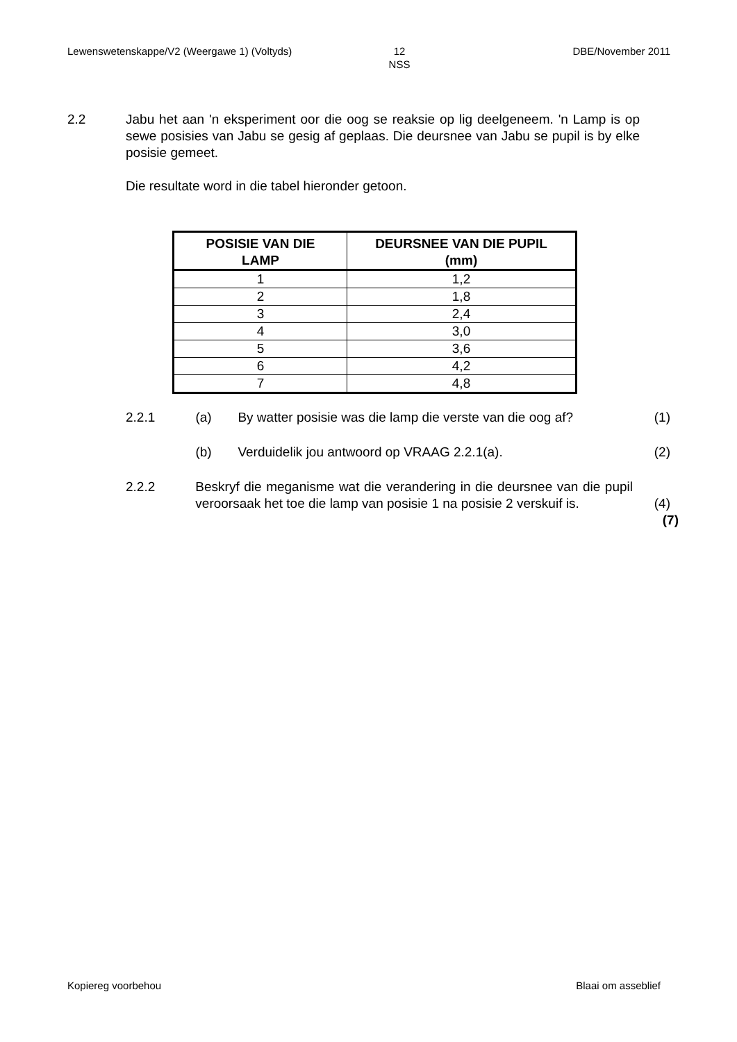Lewenswetenskappe/V2 (Weergawe 1) (Voltyds) 12
NSS
DBE/November 2011
2.2 Jabu het aan 'n eksperiment oor die oog se reaksie op lig deelgeneem. 'n Lamp is op sewe posisies van Jabu se gesig af geplaas. Die deursnee van Jabu se pupil is by elke posisie gemeet.
Die resultate word in die tabel hieronder getoon.
| POSISIE VAN DIE LAMP | DEURSNEE VAN DIE PUPIL (mm) |
| --- | --- |
| 1 | 1,2 |
| 2 | 1,8 |
| 3 | 2,4 |
| 4 | 3,0 |
| 5 | 3,6 |
| 6 | 4,2 |
| 7 | 4,8 |
2.2.1 (a) By watter posisie was die lamp die verste van die oog af?
(1)
(b) Verduidelik jou antwoord op VRAAG 2.2.1(a). (2)
2.2.2 Beskryf die meganisme wat die verandering in die deursnee van die pupil veroorsaak het toe die lamp van posisie 1 na posisie 2 verskuif is.
(4)
(7)
Kopiereg voorbehou Blaai om asseblief